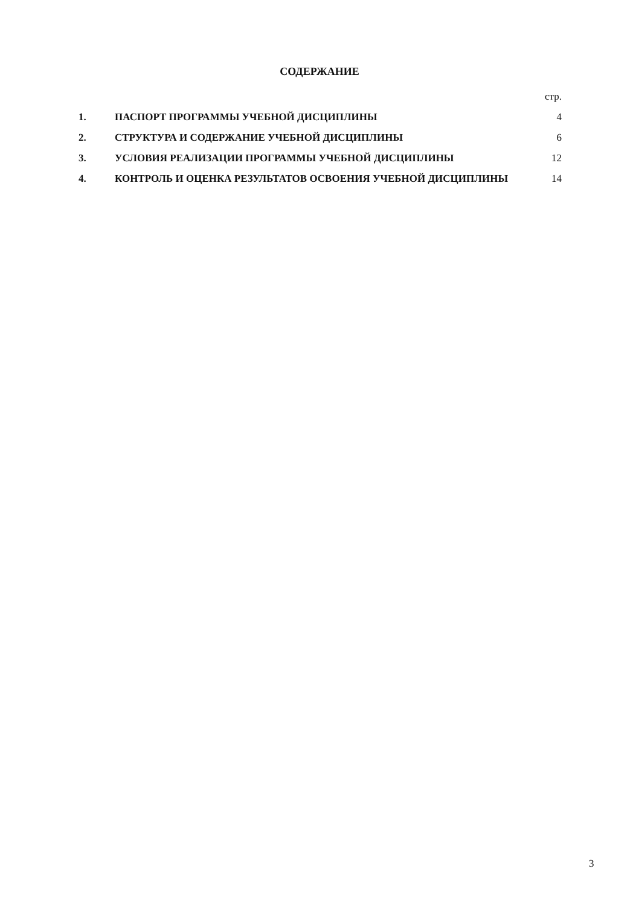СОДЕРЖАНИЕ
| | | стр. |
| 1. | ПАСПОРТ ПРОГРАММЫ УЧЕБНОЙ ДИСЦИПЛИНЫ | 4 |
| 2. | СТРУКТУРА И СОДЕРЖАНИЕ УЧЕБНОЙ ДИСЦИПЛИНЫ | 6 |
| 3. | УСЛОВИЯ РЕАЛИЗАЦИИ ПРОГРАММЫ УЧЕБНОЙ ДИСЦИПЛИНЫ | 12 |
| 4. | КОНТРОЛЬ И ОЦЕНКА РЕЗУЛЬТАТОВ ОСВОЕНИЯ УЧЕБНОЙ ДИСЦИПЛИНЫ | 14 |
3